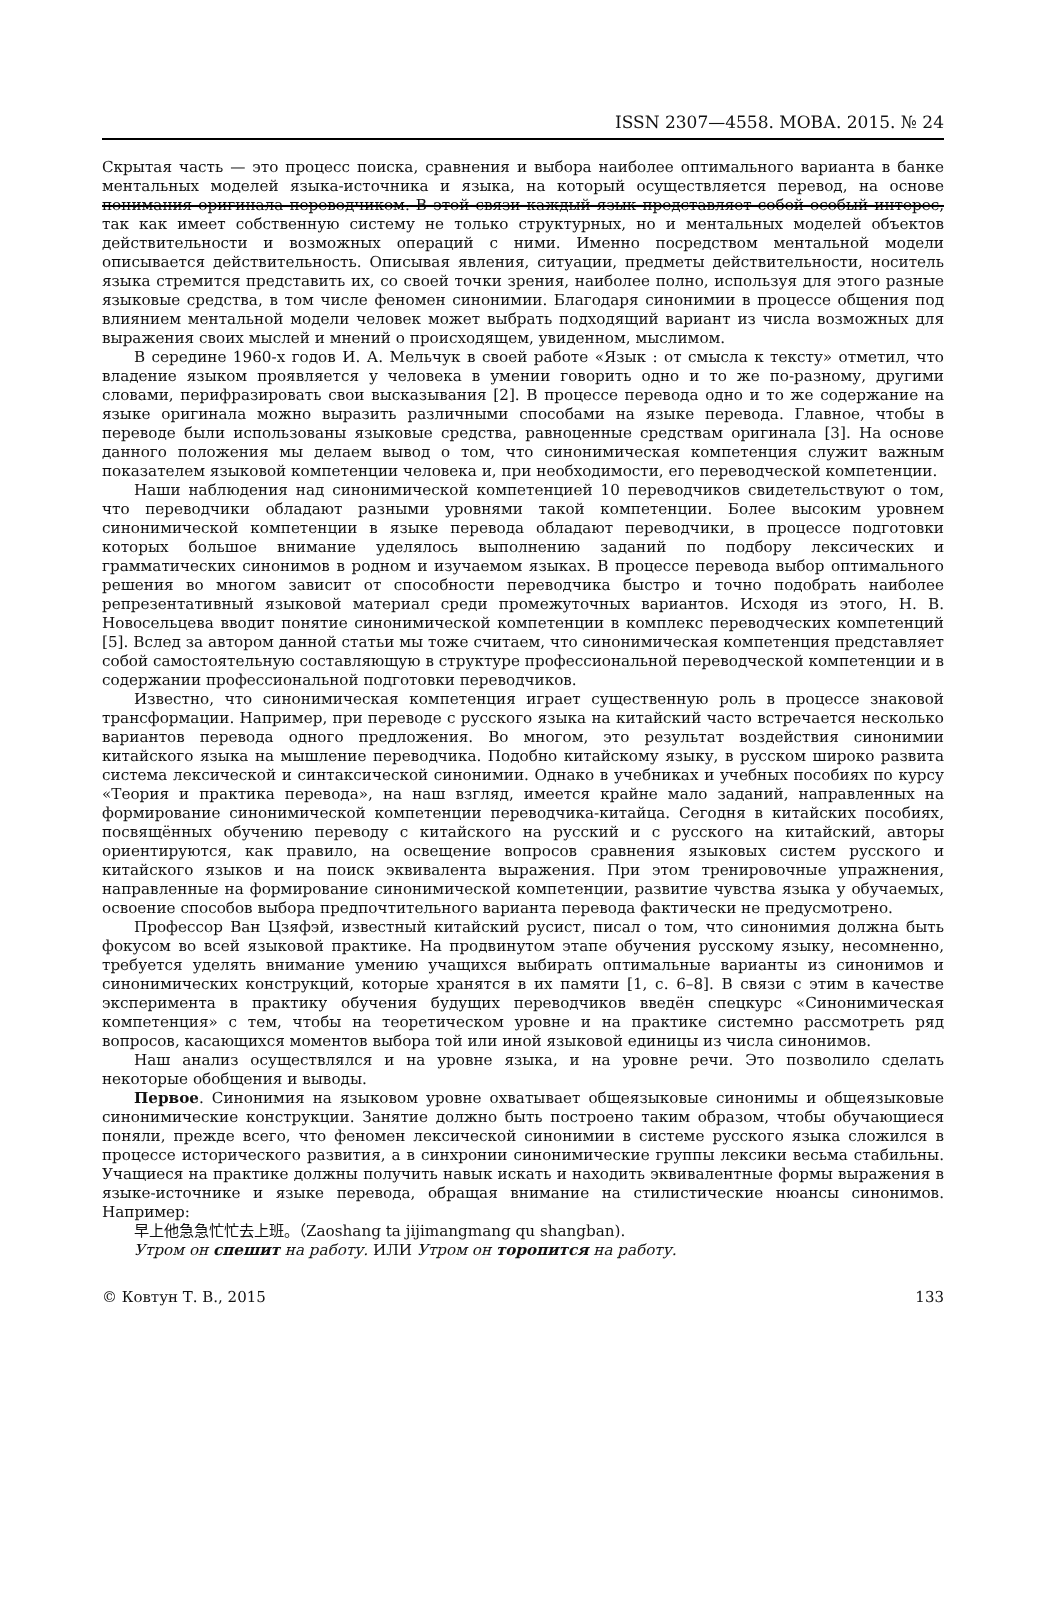ISSN 2307—4558. МОВА. 2015. № 24
Скрытая часть — это процесс поиска, сравнения и выбора наиболее оптимального варианта в банке ментальных моделей языка-источника и языка, на который осуществляется перевод, на основе понимания оригинала переводчиком. В этой связи каждый язык представляет собой особый интерес, так как имеет собственную систему не только структурных, но и ментальных моделей объектов действительности и возможных операций с ними. Именно посредством ментальной модели описывается действительность. Описывая явления, ситуации, предметы действительности, носитель языка стремится представить их, со своей точки зрения, наиболее полно, используя для этого разные языковые средства, в том числе феномен синонимии. Благодаря синонимии в процессе общения под влиянием ментальной модели человек может выбрать подходящий вариант из числа возможных для выражения своих мыслей и мнений о происходящем, увиденном, мыслимом.
В середине 1960-х годов И. А. Мельчук в своей работе «Язык : от смысла к тексту» отметил, что владение языком проявляется у человека в умении говорить одно и то же по-разному, другими словами, перифразировать свои высказывания [2]. В процессе перевода одно и то же содержание на языке оригинала можно выразить различными способами на языке перевода. Главное, чтобы в переводе были использованы языковые средства, равноценные средствам оригинала [3]. На основе данного положения мы делаем вывод о том, что синонимическая компетенция служит важным показателем языковой компетенции человека и, при необходимости, его переводческой компетенции.
Наши наблюдения над синонимической компетенцией 10 переводчиков свидетельствуют о том, что переводчики обладают разными уровнями такой компетенции. Более высоким уровнем синонимической компетенции в языке перевода обладают переводчики, в процессе подготовки которых большое внимание уделялось выполнению заданий по подбору лексических и грамматических синонимов в родном и изучаемом языках. В процессе перевода выбор оптимального решения во многом зависит от способности переводчика быстро и точно подобрать наиболее репрезентативный языковой материал среди промежуточных вариантов. Исходя из этого, Н. В. Новосельцева вводит понятие синонимической компетенции в комплекс переводческих компетенций [5]. Вслед за автором данной статьи мы тоже считаем, что синонимическая компетенция представляет собой самостоятельную составляющую в структуре профессиональной переводческой компетенции и в содержании профессиональной подготовки переводчиков.
Известно, что синонимическая компетенция играет существенную роль в процессе знаковой трансформации. Например, при переводе с русского языка на китайский часто встречается несколько вариантов перевода одного предложения. Во многом, это результат воздействия синонимии китайского языка на мышление переводчика. Подобно китайскому языку, в русском широко развита система лексической и синтаксической синонимии. Однако в учебниках и учебных пособиях по курсу «Теория и практика перевода», на наш взгляд, имеется крайне мало заданий, направленных на формирование синонимической компетенции переводчика-китайца. Сегодня в китайских пособиях, посвящённых обучению переводу с китайского на русский и с русского на китайский, авторы ориентируются, как правило, на освещение вопросов сравнения языковых систем русского и китайского языков и на поиск эквивалента выражения. При этом тренировочные упражнения, направленные на формирование синонимической компетенции, развитие чувства языка у обучаемых, освоение способов выбора предпочтительного варианта перевода фактически не предусмотрено.
Профессор Ван Цзяфэй, известный китайский русист, писал о том, что синонимия должна быть фокусом во всей языковой практике. На продвинутом этапе обучения русскому языку, несомненно, требуется уделять внимание умению учащихся выбирать оптимальные варианты из синонимов и синонимических конструкций, которые хранятся в их памяти [1, с. 6–8]. В связи с этим в качестве эксперимента в практику обучения будущих переводчиков введён спецкурс «Синонимическая компетенция» с тем, чтобы на теоретическом уровне и на практике системно рассмотреть ряд вопросов, касающихся моментов выбора той или иной языковой единицы из числа синонимов.
Наш анализ осуществлялся и на уровне языка, и на уровне речи. Это позволило сделать некоторые обобщения и выводы.
Первое. Синонимия на языковом уровне охватывает общеязыковые синонимы и общеязыковые синонимические конструкции. Занятие должно быть построено таким образом, чтобы обучающиеся поняли, прежде всего, что феномен лексической синонимии в системе русского языка сложился в процессе исторического развития, а в синхронии синонимические группы лексики весьма стабильны. Учащиеся на практике должны получить навык искать и находить эквивалентные формы выражения в языке-источнике и языке перевода, обращая внимание на стилистические нюансы синонимов. Например:
早上他急急忙忙去上班。（Zaoshang ta jijimangmang qu shangban).
Утром он спешит на работу. ИЛИ Утром он торопится на работу.
© Ковтун Т. В., 2015 133